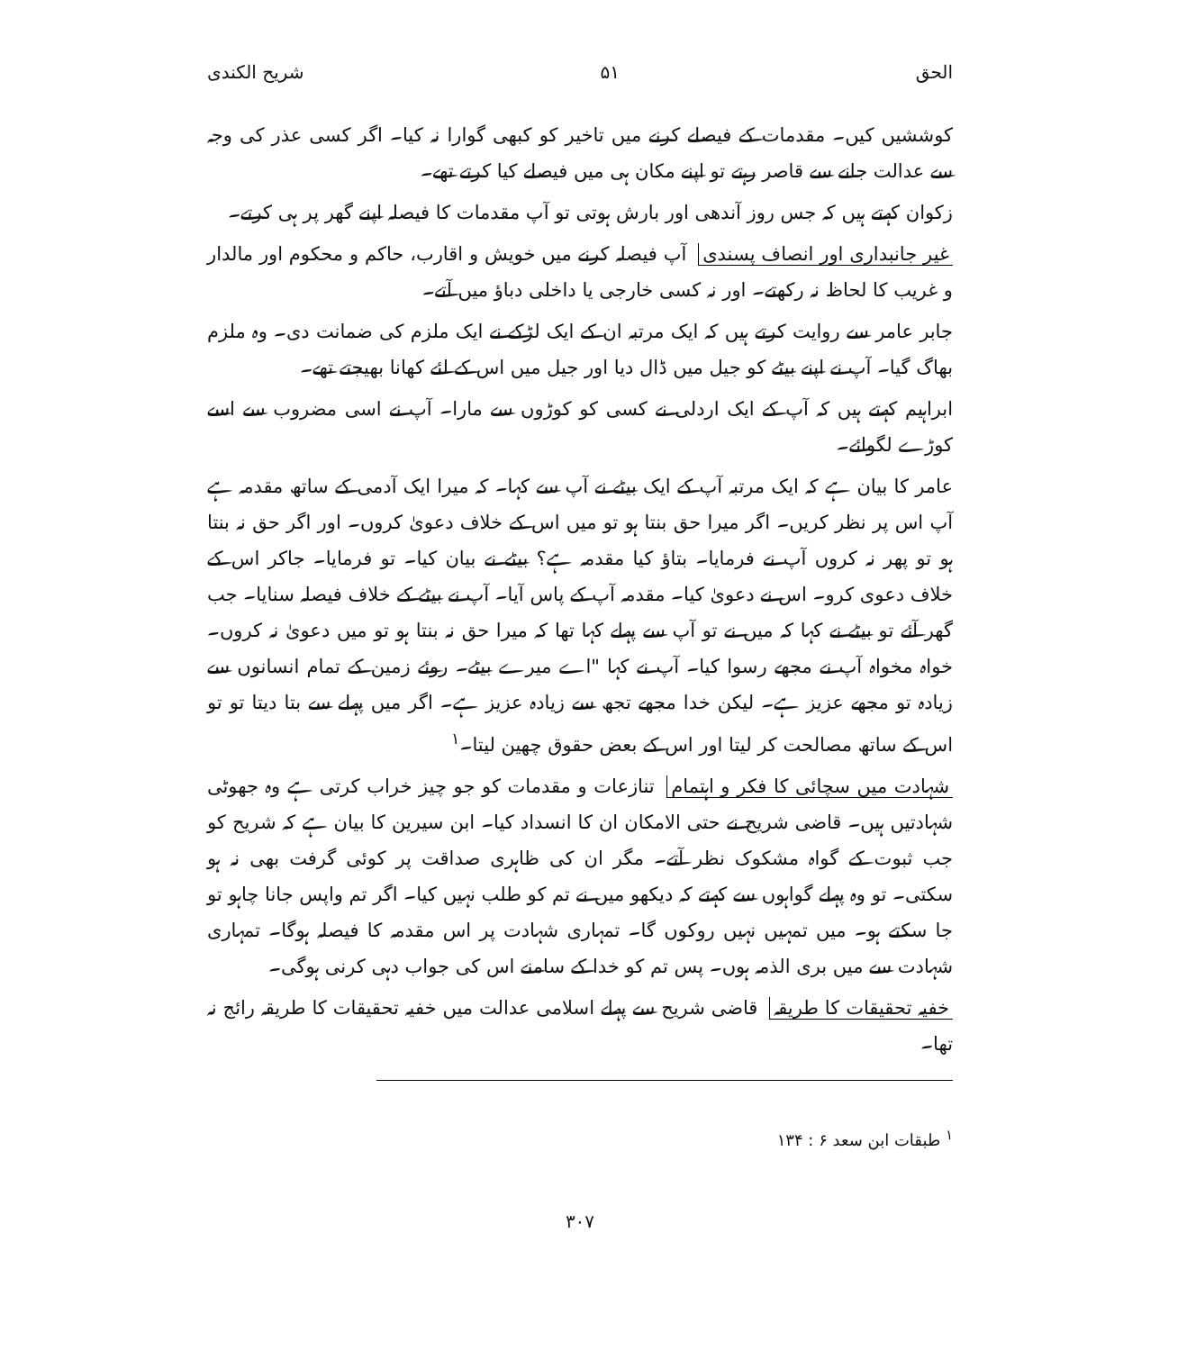الحق ۵۱ شریح الکندی
کوششیں کیں۔ مقدمات کے فیصلے کرنے میں تاخیر کو کبھی گوارا نہ کیا۔ اگر کسی عذر کی وجہ سے عدالت جانے سے قاصر رہتے تو اپنے مکان ہی میں فیصلے کیا کرتے تھے۔
زکوان کہتے ہیں کہ جس روز آندھی اور بارش ہوتی تو آپ مقدمات کا فیصلہ اپنے گھر پر ہی کرتے۔
غیر جانبداری اور انصاف پسندی آپ فیصلہ کرنے میں خویش و اقارب، حاکم و محکوم اور مالدار و غریب کا لحاظ نہ رکھتے۔ اور نہ کسی خارجی یا داخلی دباؤ میں آتے۔
جابر عامر سے روایت کرتے ہیں کہ ایک مرتبہ ان کے ایک لڑکے نے ایک ملزم کی ضمانت دی۔ وہ ملزم بھاگ گیا۔ آپ نے اپنے بیٹے کو جیل میں ڈال دیا اور جیل میں اس کے لئے کھانا بھیجتے تھے۔
ابراہیم کہتے ہیں کہ آپ کے ایک اردلی نے کسی کو کوڑوں سے مارا۔ آپ نے اسی مضروب سے اسے کوڑے لگوائے۔
عامر کا بیان ہے کہ ایک مرتبہ آپ کے ایک بیٹے نے آپ سے کہا۔ کہ میرا ایک آدمی کے ساتھ مقدمہ ہے آپ اس پر نظر کریں۔ اگر میرا حق بنتا ہو تو میں اس کے خلاف دعویٰ کروں۔ اور اگر حق نہ بنتا ہو تو پھر نہ کروں آپ نے فرمایا۔ بتاؤ کیا مقدمہ ہے؟ بیٹے نے بیان کیا۔ تو فرمایا۔ جاکر اس کے خلاف دعوی کرو۔ اس نے دعویٰ کیا۔ مقدمہ آپ کے پاس آیا۔ آپ نے بیٹے کے خلاف فیصلہ سنایا۔ جب گھر آئے تو بیٹے نے کہا کہ میں نے تو آپ سے پہلے کہا تھا کہ میرا حق نہ بنتا ہو تو میں دعویٰ نہ کروں۔ خواہ مخواہ آپ نے مجھے رسوا کیا۔ آپ نے کہا "اے میرے بیٹے۔ روئے زمین کے تمام انسانوں سے زیادہ تو مجھے عزیز ہے۔ لیکن خدا مجھے تجھ سے زیادہ عزیز ہے۔ اگر میں پہلے سے بتا دیتا تو تو اس کے ساتھ مصالحت کر لیتا اور اس کے بعض حقوق چھین لیتا۔<sup>۱</sup>
شہادت میں سچائی کا فکر و اہتمام تنازعات و مقدمات کو جو چیز خراب کرتی ہے وہ جھوٹی شہادتیں ہیں۔ قاضی شریح نے حتی الامکان ان کا انسداد کیا۔ ابن سیرین کا بیان ہے کہ شریح کو جب ثبوت کے گواہ مشکوک نظر آتے۔ مگر ان کی ظاہری صداقت پر کوئی گرفت بھی نہ ہو سکتی۔ تو وہ پہلے گواہوں سے کہتے کہ دیکھو میں نے تم کو طلب نہیں کیا۔ اگر تم واپس جانا چاہو تو جا سکتے ہو۔ میں تمہیں نہیں روکوں گا۔ تمہاری شہادت پر اس مقدمہ کا فیصلہ ہوگا۔ تمہاری شہادت سے میں بری الذمہ ہوں۔ پس تم کو خدا کے سامنے اس کی جواب دہی کرنی ہوگی۔
خفیہ تحقیقات کا طریقہ قاضی شریح سے پہلے اسلامی عدالت میں خفیہ تحقیقات کا طریقہ رائج نہ تھا۔
<sup>۱</sup> طبقات ابن سعد ۶ : ۱۳۴
۳۰۷